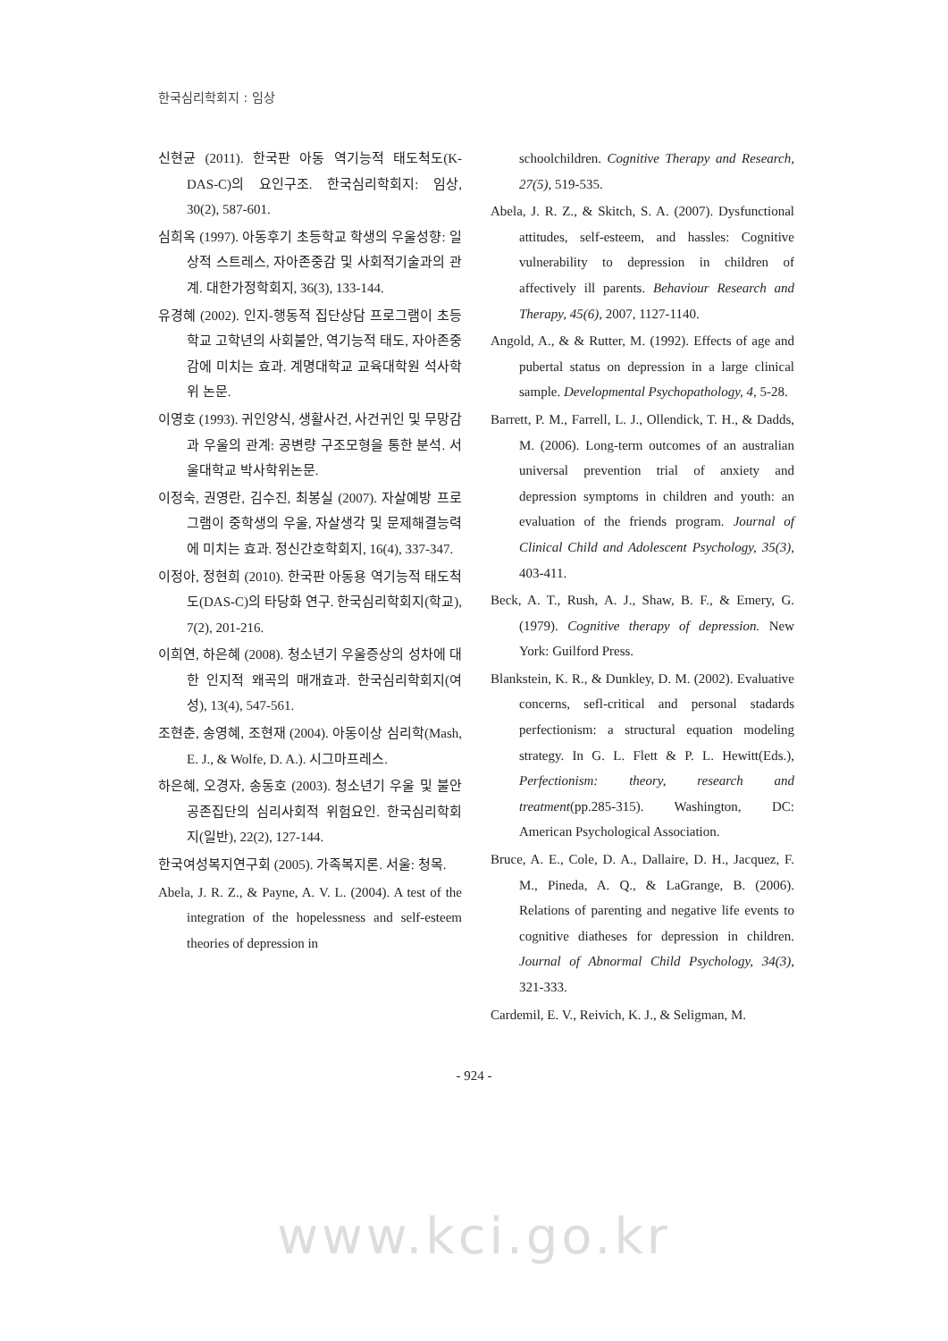한국심리학회지 : 임상
신현균 (2011). 한국판 아동 역기능적 태도척도(K-DAS-C)의 요인구조. 한국심리학회지: 임상, 30(2), 587-601.
심희옥 (1997). 아동후기 초등학교 학생의 우울성향: 일상적 스트레스, 자아존중감 및 사회적기술과의 관계. 대한가정학회지, 36(3), 133-144.
유경혜 (2002). 인지-행동적 집단상담 프로그램이 초등학교 고학년의 사회불안, 역기능적 태도, 자아존중감에 미치는 효과. 계명대학교 교육대학원 석사학위 논문.
이영호 (1993). 귀인양식, 생활사건, 사건귀인 및 무망감과 우울의 관계: 공변량 구조모형을 통한 분석. 서울대학교 박사학위논문.
이정숙, 권영란, 김수진, 최봉실 (2007). 자살예방 프로그램이 중학생의 우울, 자살생각 및 문제해결능력에 미치는 효과. 정신간호학회지, 16(4), 337-347.
이정아, 정현희 (2010). 한국판 아동용 역기능적 태도척도(DAS-C)의 타당화 연구. 한국심리학회지(학교), 7(2), 201-216.
이희연, 하은혜 (2008). 청소년기 우울증상의 성차에 대한 인지적 왜곡의 매개효과. 한국심리학회지(여성), 13(4), 547-561.
조현춘, 송영혜, 조현재 (2004). 아동이상 심리학(Mash, E. J., & Wolfe, D. A.). 시그마프레스.
하은혜, 오경자, 송동호 (2003). 청소년기 우울 및 불안 공존집단의 심리사회적 위험요인. 한국심리학회지(일반), 22(2), 127-144.
한국여성복지연구회 (2005). 가족복지론. 서울: 청목.
Abela, J. R. Z., & Payne, A. V. L. (2004). A test of the integration of the hopelessness and self-esteem theories of depression in
schoolchildren. Cognitive Therapy and Research, 27(5), 519-535.
Abela, J. R. Z., & Skitch, S. A. (2007). Dysfunctional attitudes, self-esteem, and hassles: Cognitive vulnerability to depression in children of affectively ill parents. Behaviour Research and Therapy, 45(6), 2007, 1127-1140.
Angold, A., & & Rutter, M. (1992). Effects of age and pubertal status on depression in a large clinical sample. Developmental Psychopathology, 4, 5-28.
Barrett, P. M., Farrell, L. J., Ollendick, T. H., & Dadds, M. (2006). Long-term outcomes of an australian universal prevention trial of anxiety and depression symptoms in children and youth: an evaluation of the friends program. Journal of Clinical Child and Adolescent Psychology, 35(3), 403-411.
Beck, A. T., Rush, A. J., Shaw, B. F., & Emery, G. (1979). Cognitive therapy of depression. New York: Guilford Press.
Blankstein, K. R., & Dunkley, D. M. (2002). Evaluative concerns, sefl-critical and personal stadards perfectionism: a structural equation modeling strategy. In G. L. Flett & P. L. Hewitt(Eds.), Perfectionism: theory, research and treatment(pp.285-315). Washington, DC: American Psychological Association.
Bruce, A. E., Cole, D. A., Dallaire, D. H., Jacquez, F. M., Pineda, A. Q., & LaGrange, B. (2006). Relations of parenting and negative life events to cognitive diatheses for depression in children. Journal of Abnormal Child Psychology, 34(3), 321-333.
Cardemil, E. V., Reivich, K. J., & Seligman, M.
- 924 -
www.kci.go.kr